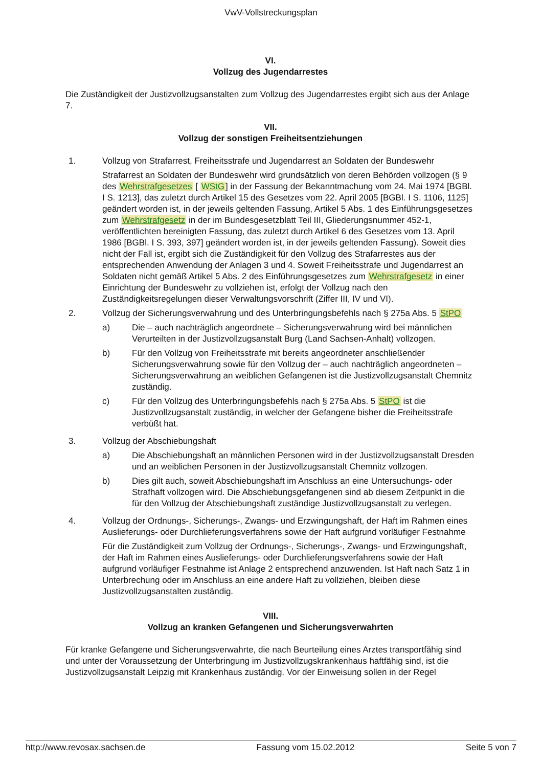VwV-Vollstreckungsplan
VI.
Vollzug des Jugendarrestes
Die Zuständigkeit der Justizvollzugsanstalten zum Vollzug des Jugendarrestes ergibt sich aus der Anlage 7.
VII.
Vollzug der sonstigen Freiheitsentziehungen
1. Vollzug von Strafarrest, Freiheitsstrafe und Jugendarrest an Soldaten der Bundeswehr
Strafarrest an Soldaten der Bundeswehr wird grundsätzlich von deren Behörden vollzogen (§ 9 des Wehrstrafgesetzes [ WStG] in der Fassung der Bekanntmachung vom 24. Mai 1974 [BGBl. I S. 1213], das zuletzt durch Artikel 15 des Gesetzes vom 22. April 2005 [BGBl. I S. 1106, 1125] geändert worden ist, in der jeweils geltenden Fassung, Artikel 5 Abs. 1 des Einführungsgesetzes zum Wehrstrafgesetz in der im Bundesgesetzblatt Teil III, Gliederungsnummer 452-1, veröffentlichten bereinigten Fassung, das zuletzt durch Artikel 6 des Gesetzes vom 13. April 1986 [BGBl. I S. 393, 397] geändert worden ist, in der jeweils geltenden Fassung). Soweit dies nicht der Fall ist, ergibt sich die Zuständigkeit für den Vollzug des Strafarrestes aus der entsprechenden Anwendung der Anlagen 3 und 4. Soweit Freiheitsstrafe und Jugendarrest an Soldaten nicht gemäß Artikel 5 Abs. 2 des Einführungsgesetzes zum Wehrstrafgesetz in einer Einrichtung der Bundeswehr zu vollziehen ist, erfolgt der Vollzug nach den Zuständigkeitsregelungen dieser Verwaltungsvorschrift (Ziffer III, IV und VI).
2. Vollzug der Sicherungsverwahrung und des Unterbringungsbefehls nach § 275a Abs. 5 StPO
a) Die – auch nachträglich angeordnete – Sicherungsverwahrung wird bei männlichen Verurteilten in der Justizvollzugsanstalt Burg (Land Sachsen-Anhalt) vollzogen.
b) Für den Vollzug von Freiheitsstrafe mit bereits angeordneter anschließender Sicherungsverwahrung sowie für den Vollzug der – auch nachträglich angeordneten – Sicherungsverwahrung an weiblichen Gefangenen ist die Justizvollzugsanstalt Chemnitz zuständig.
c) Für den Vollzug des Unterbringungsbefehls nach § 275a Abs. 5 StPO ist die Justizvollzugsanstalt zuständig, in welcher der Gefangene bisher die Freiheitsstrafe verbüßt hat.
3. Vollzug der Abschiebungshaft
a) Die Abschiebungshaft an männlichen Personen wird in der Justizvollzugsanstalt Dresden und an weiblichen Personen in der Justizvollzugsanstalt Chemnitz vollzogen.
b) Dies gilt auch, soweit Abschiebungshaft im Anschluss an eine Untersuchungs- oder Strafhaft vollzogen wird. Die Abschiebungsgefangenen sind ab diesem Zeitpunkt in die für den Vollzug der Abschiebungshaft zuständige Justizvollzugsanstalt zu verlegen.
4. Vollzug der Ordnungs-, Sicherungs-, Zwangs- und Erzwingungshaft, der Haft im Rahmen eines Auslieferungs- oder Durchlieferungsverfahrens sowie der Haft aufgrund vorläufiger Festnahme
Für die Zuständigkeit zum Vollzug der Ordnungs-, Sicherungs-, Zwangs- und Erzwingungshaft, der Haft im Rahmen eines Auslieferungs- oder Durchlieferungsverfahrens sowie der Haft aufgrund vorläufiger Festnahme ist Anlage 2 entsprechend anzuwenden. Ist Haft nach Satz 1 in Unterbrechung oder im Anschluss an eine andere Haft zu vollziehen, bleiben diese Justizvollzugsanstalten zuständig.
VIII.
Vollzug an kranken Gefangenen und Sicherungsverwahrten
Für kranke Gefangene und Sicherungsverwahrte, die nach Beurteilung eines Arztes transportfähig sind und unter der Voraussetzung der Unterbringung im Justizvollzugskrankenhaus haftfähig sind, ist die Justizvollzugsanstalt Leipzig mit Krankenhaus zuständig. Vor der Einweisung sollen in der Regel
http://www.revosax.sachsen.de Fassung vom 15.02.2012 Seite 5 von 7